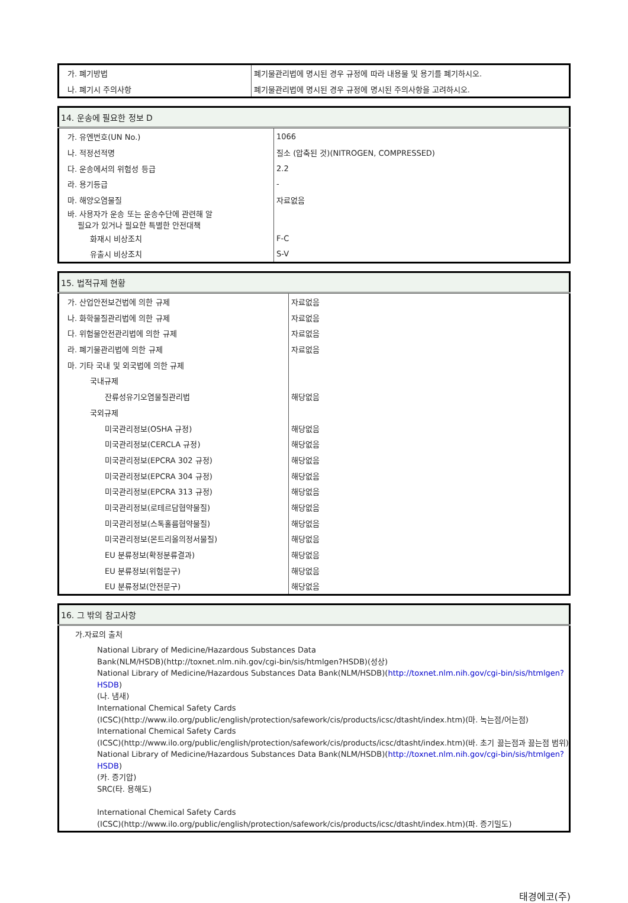| 가. 폐기방법 | 폐기물관리법에 명시된 경우 규정에 따라 내용물 및 용기를 폐기하시오. |
| 나. 폐기시 주의사항 | 폐기물관리법에 명시된 경우 규정에 명시된 주의사항을 고려하시오. |
| 14. 운송에 필요한 정보 D | |
| --- | --- |
| 가. 유엔번호(UN No.) | 1066 |
| 나. 적정선적명 | 질소 (압축된 것)(NITROGEN, COMPRESSED) |
| 다. 운송에서의 위험성 등급 | 2.2 |
| 라. 용기등급 | - |
| 마. 해양오염물질 | 자료없음 |
| 바. 사용자가 운송 또는 운송수단에 관련해 알 필요가 있거나 필요한 특별한 안전대책 | |
| 화재시 비상조치 | F-C |
| 유출시 비상조치 | S-V |
| 15. 법적규제 현황 | |
| --- | --- |
| 가. 산업안전보건법에 의한 규제 | 자료없음 |
| 나. 화학물질관리법에 의한 규제 | 자료없음 |
| 다. 위험물안전관리법에 의한 규제 | 자료없음 |
| 라. 폐기물관리법에 의한 규제 | 자료없음 |
| 마. 기타 국내 및 외국법에 의한 규제 | |
| 국내규제 | |
| 잔류성유기오염물질관리법 | 해당없음 |
| 국외규제 | |
| 미국관리정보(OSHA 규정) | 해당없음 |
| 미국관리정보(CERCLA 규정) | 해당없음 |
| 미국관리정보(EPCRA 302 규정) | 해당없음 |
| 미국관리정보(EPCRA 304 규정) | 해당없음 |
| 미국관리정보(EPCRA 313 규정) | 해당없음 |
| 미국관리정보(로테르담협약물질) | 해당없음 |
| 미국관리정보(스톡홀름협약물질) | 해당없음 |
| 미국관리정보(몬트리올의정서물질) | 해당없음 |
| EU 분류정보(확정분류결과) | 해당없음 |
| EU 분류정보(위험문구) | 해당없음 |
| EU 분류정보(안전문구) | 해당없음 |
| 16. 그 밖의 참고사항 |
| --- |
| 가.자료의 출처 |
| National Library of Medicine/Hazardous Substances Data Bank(NLM/HSDB)(http://toxnet.nlm.nih.gov/cgi-bin/sis/htmlgen?HSDB)(성상) National Library of Medicine/Hazardous Substances Data Bank(NLM/HSDB)( http://toxnet.nlm.nih.gov/cgi-bin/sis/htmlgen?HSDB ) (나. 냄새) International Chemical Safety Cards (ICSC)(http://www.ilo.org/public/english/protection/safework/cis/products/icsc/dtasht/index.htm)(마. 녹는점/어는점) International Chemical Safety Cards (ICSC)(http://www.ilo.org/public/english/protection/safework/cis/products/icsc/dtasht/index.htm)(바. 초기 끓는점과 끓는점 범위) National Library of Medicine/Hazardous Substances Data Bank(NLM/HSDB)( http://toxnet.nlm.nih.gov/cgi-bin/sis/htmlgen?HSDB ) (카. 증기압) SRC(타. 용해도) International Chemical Safety Cards (ICSC)(http://www.ilo.org/public/english/protection/safework/cis/products/icsc/dtasht/index.htm)(파. 증기밀도) |
태경에코(주)